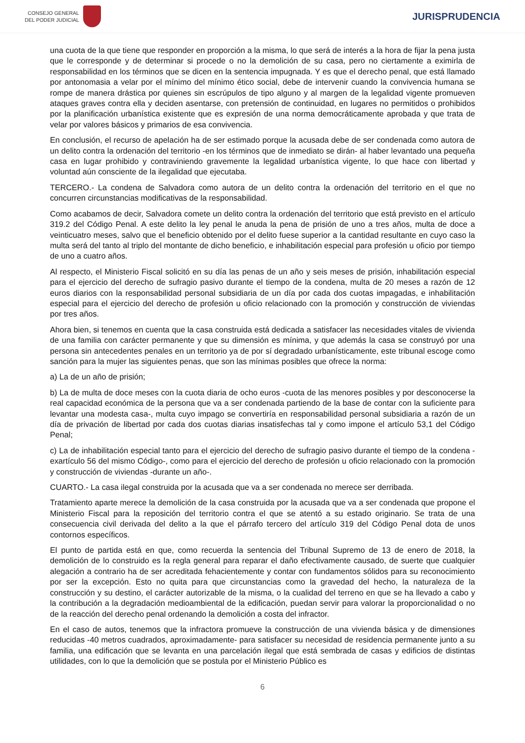CONSEJO GENERAL
DEL PODER JUDICIAL
JURISPRUDENCIA
una cuota de la que tiene que responder en proporción a la misma, lo que será de interés a la hora de fijar la pena justa que le corresponde y de determinar si procede o no la demolición de su casa, pero no ciertamente a eximirla de responsabilidad en los términos que se dicen en la sentencia impugnada. Y es que el derecho penal, que está llamado por antonomasia a velar por el mínimo del mínimo ético social, debe de intervenir cuando la convivencia humana se rompe de manera drástica por quienes sin escrúpulos de tipo alguno y al margen de la legalidad vigente promueven ataques graves contra ella y deciden asentarse, con pretensión de continuidad, en lugares no permitidos o prohibidos por la planificación urbanística existente que es expresión de una norma democráticamente aprobada y que trata de velar por valores básicos y primarios de esa convivencia.
En conclusión, el recurso de apelación ha de ser estimado porque la acusada debe de ser condenada como autora de un delito contra la ordenación del territorio -en los términos que de inmediato se dirán- al haber levantado una pequeña casa en lugar prohibido y contraviniendo gravemente la legalidad urbanística vigente, lo que hace con libertad y voluntad aún consciente de la ilegalidad que ejecutaba.
TERCERO.- La condena de Salvadora como autora de un delito contra la ordenación del territorio en el que no concurren circunstancias modificativas de la responsabilidad.
Como acabamos de decir, Salvadora comete un delito contra la ordenación del territorio que está previsto en el artículo 319.2 del Código Penal. A este delito la ley penal le anuda la pena de prisión de uno a tres años, multa de doce a veinticuatro meses, salvo que el beneficio obtenido por el delito fuese superior a la cantidad resultante en cuyo caso la multa será del tanto al triplo del montante de dicho beneficio, e inhabilitación especial para profesión u oficio por tiempo de uno a cuatro años.
Al respecto, el Ministerio Fiscal solicitó en su día las penas de un año y seis meses de prisión, inhabilitación especial para el ejercicio del derecho de sufragio pasivo durante el tiempo de la condena, multa de 20 meses a razón de 12 euros diarios con la responsabilidad personal subsidiaria de un día por cada dos cuotas impagadas, e inhabilitación especial para el ejercicio del derecho de profesión u oficio relacionado con la promoción y construcción de viviendas por tres años.
Ahora bien, si tenemos en cuenta que la casa construida está dedicada a satisfacer las necesidades vitales de vivienda de una familia con carácter permanente y que su dimensión es mínima, y que además la casa se construyó por una persona sin antecedentes penales en un territorio ya de por sí degradado urbanísticamente, este tribunal escoge como sanción para la mujer las siguientes penas, que son las mínimas posibles que ofrece la norma:
a) La de un año de prisión;
b) La de multa de doce meses con la cuota diaria de ocho euros -cuota de las menores posibles y por desconocerse la real capacidad económica de la persona que va a ser condenada partiendo de la base de contar con la suficiente para levantar una modesta casa-, multa cuyo impago se convertiría en responsabilidad personal subsidiaria a razón de un día de privación de libertad por cada dos cuotas diarias insatisfechas tal y como impone el artículo 53,1 del Código Penal;
c) La de inhabilitación especial tanto para el ejercicio del derecho de sufragio pasivo durante el tiempo de la condena -exartículo 56 del mismo Código-, como para el ejercicio del derecho de profesión u oficio relacionado con la promoción y construcción de viviendas -durante un año-.
CUARTO.- La casa ilegal construida por la acusada que va a ser condenada no merece ser derribada.
Tratamiento aparte merece la demolición de la casa construida por la acusada que va a ser condenada que propone el Ministerio Fiscal para la reposición del territorio contra el que se atentó a su estado originario. Se trata de una consecuencia civil derivada del delito a la que el párrafo tercero del artículo 319 del Código Penal dota de unos contornos específicos.
El punto de partida está en que, como recuerda la sentencia del Tribunal Supremo de 13 de enero de 2018, la demolición de lo construido es la regla general para reparar el daño efectivamente causado, de suerte que cualquier alegación a contrario ha de ser acreditada fehacientemente y contar con fundamentos sólidos para su reconocimiento por ser la excepción. Esto no quita para que circunstancias como la gravedad del hecho, la naturaleza de la construcción y su destino, el carácter autorizable de la misma, o la cualidad del terreno en que se ha llevado a cabo y la contribución a la degradación medioambiental de la edificación, puedan servir para valorar la proporcionalidad o no de la reacción del derecho penal ordenando la demolición a costa del infractor.
En el caso de autos, tenemos que la infractora promueve la construcción de una vivienda básica y de dimensiones reducidas -40 metros cuadrados, aproximadamente- para satisfacer su necesidad de residencia permanente junto a su familia, una edificación que se levanta en una parcelación ilegal que está sembrada de casas y edificios de distintas utilidades, con lo que la demolición que se postula por el Ministerio Público es
6